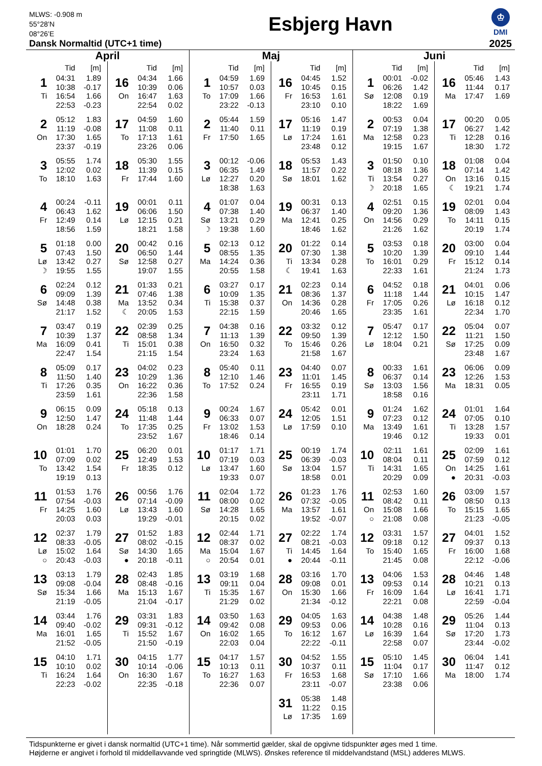MLWS: -0.908 m
55°28’N
08°26’E
Dansk Normaltid (UTC+1 time)
Esbjerg Havn
♔
DMI
2025
April
| | Tid | [m] |
| --- | --- | --- |
| 1 | 04:31 | 1.89 |
| | 10:38 | -0.17 |
| Ti | 16:54 | 1.66 |
| | 22:53 | -0.23 |
| 2 | 05:12 | 1.83 |
| | 11:19 | -0.08 |
| On | 17:30 | 1.65 |
| | 23:37 | -0.19 |
| 3 | 05:55 | 1.74 |
| | 12:02 | 0.02 |
| To | 18:10 | 1.63 |
| 4 | 00:24 | -0.11 |
| | 06:43 | 1.62 |
| Fr | 12:49 | 0.14 |
| | 18:56 | 1.59 |
| 5 | 01:18 | 0.00 |
| | 07:43 | 1.50 |
| Lø | 13:42 | 0.27 |
| ☽ | 19:55 | 1.55 |
| 6 | 02:24 | 0.12 |
| | 09:09 | 1.39 |
| Sø | 14:48 | 0.38 |
| | 21:17 | 1.52 |
| 7 | 03:47 | 0.19 |
| | 10:39 | 1.37 |
| Ma | 16:09 | 0.41 |
| | 22:47 | 1.54 |
| 8 | 05:09 | 0.17 |
| | 11:50 | 1.40 |
| Ti | 17:26 | 0.35 |
| | 23:59 | 1.61 |
| 9 | 06:15 | 0.09 |
| | 12:50 | 1.47 |
| On | 18:28 | 0.24 |
| 10 | 01:01 | 1.70 |
| | 07:09 | 0.02 |
| To | 13:42 | 1.54 |
| | 19:19 | 0.13 |
| 11 | 01:53 | 1.76 |
| | 07:54 | -0.03 |
| Fr | 14:25 | 1.60 |
| | 20:03 | 0.03 |
| 12 | 02:37 | 1.79 |
| | 08:33 | -0.05 |
| Lø | 15:02 | 1.64 |
| ○ | 20:43 | -0.03 |
| 13 | 03:13 | 1.79 |
| | 09:08 | -0.04 |
| Sø | 15:34 | 1.66 |
| | 21:19 | -0.05 |
| 14 | 03:44 | 1.76 |
| | 09:40 | -0.02 |
| Ma | 16:01 | 1.65 |
| | 21:52 | -0.05 |
| 15 | 04:10 | 1.71 |
| | 10:10 | 0.02 |
| Ti | 16:24 | 1.64 |
| | 22:23 | -0.02 |
| | Tid | [m] |
| --- | --- | --- |
| 16 | 04:34 | 1.66 |
| | 10:39 | 0.06 |
| On | 16:47 | 1.63 |
| | 22:54 | 0.02 |
| 17 | 04:59 | 1.60 |
| | 11:08 | 0.11 |
| To | 17:13 | 1.61 |
| | 23:26 | 0.06 |
| 18 | 05:30 | 1.55 |
| | 11:39 | 0.15 |
| Fr | 17:44 | 1.60 |
| 19 | 00:01 | 0.11 |
| | 06:06 | 1.50 |
| Lø | 12:15 | 0.21 |
| | 18:21 | 1.58 |
| 20 | 00:42 | 0.16 |
| | 06:50 | 1.44 |
| Sø | 12:58 | 0.27 |
| | 19:07 | 1.55 |
| 21 | 01:33 | 0.21 |
| | 07:46 | 1.38 |
| Ma | 13:52 | 0.34 |
| ☾ | 20:05 | 1.53 |
| 22 | 02:39 | 0.25 |
| | 08:58 | 1.34 |
| Ti | 15:01 | 0.38 |
| | 21:15 | 1.54 |
| 23 | 04:02 | 0.23 |
| | 10:29 | 1.36 |
| On | 16:22 | 0.36 |
| | 22:36 | 1.58 |
| 24 | 05:18 | 0.13 |
| | 11:48 | 1.44 |
| To | 17:35 | 0.25 |
| | 23:52 | 1.67 |
| 25 | 06:20 | 0.01 |
| | 12:49 | 1.53 |
| Fr | 18:35 | 0.12 |
| 26 | 00:56 | 1.76 |
| | 07:14 | -0.09 |
| Lø | 13:43 | 1.60 |
| | 19:29 | -0.01 |
| 27 | 01:52 | 1.83 |
| | 08:02 | -0.15 |
| Sø | 14:30 | 1.65 |
| ● | 20:18 | -0.11 |
| 28 | 02:43 | 1.85 |
| | 08:48 | -0.16 |
| Ma | 15:13 | 1.67 |
| | 21:04 | -0.17 |
| 29 | 03:31 | 1.83 |
| | 09:31 | -0.12 |
| Ti | 15:52 | 1.67 |
| | 21:50 | -0.19 |
| 30 | 04:15 | 1.77 |
| | 10:14 | -0.06 |
| On | 16:30 | 1.67 |
| | 22:35 | -0.18 |
Maj
| | Tid | [m] |
| --- | --- | --- |
| 1 | 04:59 | 1.69 |
| | 10:57 | 0.03 |
| To | 17:09 | 1.66 |
| | 23:22 | -0.13 |
| 2 | 05:44 | 1.59 |
| | 11:40 | 0.11 |
| Fr | 17:50 | 1.65 |
| 3 | 00:12 | -0.06 |
| | 06:35 | 1.49 |
| Lø | 12:27 | 0.20 |
| | 18:38 | 1.63 |
| 4 | 01:07 | 0.04 |
| | 07:38 | 1.40 |
| Sø | 13:21 | 0.29 |
| ☽ | 19:38 | 1.60 |
| 5 | 02:13 | 0.12 |
| | 08:55 | 1.35 |
| Ma | 14:24 | 0.36 |
| | 20:55 | 1.58 |
| 6 | 03:27 | 0.17 |
| | 10:09 | 1.35 |
| Ti | 15:38 | 0.37 |
| | 22:15 | 1.59 |
| 7 | 04:38 | 0.16 |
| | 11:13 | 1.39 |
| On | 16:50 | 0.32 |
| | 23:24 | 1.63 |
| 8 | 05:40 | 0.11 |
| | 12:10 | 1.46 |
| To | 17:52 | 0.24 |
| 9 | 00:24 | 1.67 |
| | 06:33 | 0.07 |
| Fr | 13:02 | 1.53 |
| | 18:46 | 0.14 |
| 10 | 01:17 | 1.71 |
| | 07:19 | 0.03 |
| Lø | 13:47 | 1.60 |
| | 19:33 | 0.07 |
| 11 | 02:04 | 1.72 |
| | 08:00 | 0.02 |
| Sø | 14:28 | 1.65 |
| | 20:15 | 0.02 |
| 12 | 02:44 | 1.71 |
| | 08:37 | 0.02 |
| Ma | 15:04 | 1.67 |
| ○ | 20:54 | 0.01 |
| 13 | 03:19 | 1.68 |
| | 09:11 | 0.04 |
| Ti | 15:35 | 1.67 |
| | 21:29 | 0.02 |
| 14 | 03:50 | 1.63 |
| | 09:42 | 0.08 |
| On | 16:02 | 1.65 |
| | 22:03 | 0.04 |
| 15 | 04:17 | 1.57 |
| | 10:13 | 0.11 |
| To | 16:27 | 1.63 |
| | 22:36 | 0.07 |
| | Tid | [m] |
| --- | --- | --- |
| 16 | 04:45 | 1.52 |
| | 10:45 | 0.15 |
| Fr | 16:53 | 1.61 |
| | 23:10 | 0.10 |
| 17 | 05:16 | 1.47 |
| | 11:19 | 0.19 |
| Lø | 17:24 | 1.61 |
| | 23:48 | 0.12 |
| 18 | 05:53 | 1.43 |
| | 11:57 | 0.22 |
| Sø | 18:01 | 1.62 |
| 19 | 00:31 | 0.13 |
| | 06:37 | 1.40 |
| Ma | 12:41 | 0.25 |
| | 18:46 | 1.62 |
| 20 | 01:22 | 0.14 |
| | 07:30 | 1.38 |
| Ti | 13:34 | 0.28 |
| ☾ | 19:41 | 1.63 |
| 21 | 02:23 | 0.14 |
| | 08:36 | 1.37 |
| On | 14:36 | 0.28 |
| | 20:46 | 1.65 |
| 22 | 03:32 | 0.12 |
| | 09:50 | 1.39 |
| To | 15:46 | 0.26 |
| | 21:58 | 1.67 |
| 23 | 04:40 | 0.07 |
| | 11:01 | 1.45 |
| Fr | 16:55 | 0.19 |
| | 23:11 | 1.71 |
| 24 | 05:42 | 0.01 |
| | 12:05 | 1.51 |
| Lø | 17:59 | 0.10 |
| 25 | 00:19 | 1.74 |
| | 06:39 | -0.03 |
| Sø | 13:04 | 1.57 |
| | 18:58 | 0.01 |
| 26 | 01:23 | 1.76 |
| | 07:32 | -0.05 |
| Ma | 13:57 | 1.61 |
| | 19:52 | -0.07 |
| 27 | 02:22 | 1.74 |
| | 08:21 | -0.03 |
| Ti | 14:45 | 1.64 |
| ● | 20:44 | -0.11 |
| 28 | 03:16 | 1.70 |
| | 09:08 | 0.01 |
| On | 15:30 | 1.66 |
| | 21:34 | -0.12 |
| 29 | 04:05 | 1.63 |
| | 09:53 | 0.06 |
| To | 16:12 | 1.67 |
| | 22:22 | -0.11 |
| 30 | 04:52 | 1.55 |
| | 10:37 | 0.11 |
| Fr | 16:53 | 1.68 |
| | 23:11 | -0.07 |
| 31 | 05:38 | 1.48 |
| | 11:22 | 0.15 |
| Lø | 17:35 | 1.69 |
Juni
| | Tid | [m] |
| --- | --- | --- |
| 1 | 00:01 | -0.02 |
| | 06:26 | 1.42 |
| Sø | 12:08 | 0.19 |
| | 18:22 | 1.69 |
| 2 | 00:53 | 0.04 |
| | 07:19 | 1.38 |
| Ma | 12:58 | 0.23 |
| | 19:15 | 1.67 |
| 3 | 01:50 | 0.10 |
| | 08:18 | 1.36 |
| Ti | 13:54 | 0.27 |
| ☽ | 20:18 | 1.65 |
| 4 | 02:51 | 0.15 |
| | 09:20 | 1.36 |
| On | 14:56 | 0.29 |
| | 21:26 | 1.62 |
| 5 | 03:53 | 0.18 |
| | 10:20 | 1.39 |
| To | 16:01 | 0.29 |
| | 22:33 | 1.61 |
| 6 | 04:52 | 0.18 |
| | 11:18 | 1.44 |
| Fr | 17:05 | 0.26 |
| | 23:35 | 1.61 |
| 7 | 05:47 | 0.17 |
| | 12:12 | 1.50 |
| Lø | 18:04 | 0.21 |
| 8 | 00:33 | 1.61 |
| | 06:37 | 0.14 |
| Sø | 13:03 | 1.56 |
| | 18:58 | 0.16 |
| 9 | 01:24 | 1.62 |
| | 07:23 | 0.12 |
| Ma | 13:49 | 1.61 |
| | 19:46 | 0.12 |
| 10 | 02:11 | 1.61 |
| | 08:04 | 0.11 |
| Ti | 14:31 | 1.65 |
| | 20:29 | 0.09 |
| 11 | 02:53 | 1.60 |
| | 08:42 | 0.11 |
| On | 15:08 | 1.66 |
| ○ | 21:08 | 0.08 |
| 12 | 03:31 | 1.57 |
| | 09:18 | 0.12 |
| To | 15:40 | 1.65 |
| | 21:45 | 0.08 |
| 13 | 04:06 | 1.53 |
| | 09:53 | 0.14 |
| Fr | 16:09 | 1.64 |
| | 22:21 | 0.08 |
| 14 | 04:38 | 1.48 |
| | 10:28 | 0.16 |
| Lø | 16:39 | 1.64 |
| | 22:58 | 0.07 |
| 15 | 05:10 | 1.45 |
| | 11:04 | 0.17 |
| Sø | 17:10 | 1.66 |
| | 23:38 | 0.06 |
| | Tid | [m] |
| --- | --- | --- |
| 16 | 05:46 | 1.43 |
| | 11:44 | 0.17 |
| Ma | 17:47 | 1.69 |
| 17 | 00:20 | 0.05 |
| | 06:27 | 1.42 |
| Ti | 12:28 | 0.16 |
| | 18:30 | 1.72 |
| 18 | 01:08 | 0.04 |
| | 07:14 | 1.42 |
| On | 13:16 | 0.15 |
| ☾ | 19:21 | 1.74 |
| 19 | 02:01 | 0.04 |
| | 08:09 | 1.43 |
| To | 14:11 | 0.15 |
| | 20:19 | 1.74 |
| 20 | 03:00 | 0.04 |
| | 09:10 | 1.44 |
| Fr | 15:12 | 0.14 |
| | 21:24 | 1.73 |
| 21 | 04:01 | 0.06 |
| | 10:15 | 1.47 |
| Lø | 16:18 | 0.12 |
| | 22:34 | 1.70 |
| 22 | 05:04 | 0.07 |
| | 11:21 | 1.50 |
| Sø | 17:25 | 0.09 |
| | 23:48 | 1.67 |
| 23 | 06:06 | 0.09 |
| | 12:26 | 1.53 |
| Ma | 18:31 | 0.05 |
| 24 | 01:01 | 1.64 |
| | 07:05 | 0.10 |
| Ti | 13:28 | 1.57 |
| | 19:33 | 0.01 |
| 25 | 02:09 | 1.61 |
| | 07:59 | 0.12 |
| On | 14:25 | 1.61 |
| ● | 20:31 | -0.03 |
| 26 | 03:09 | 1.57 |
| | 08:50 | 0.13 |
| To | 15:15 | 1.65 |
| | 21:23 | -0.05 |
| 27 | 04:01 | 1.52 |
| | 09:37 | 0.13 |
| Fr | 16:00 | 1.68 |
| | 22:12 | -0.06 |
| 28 | 04:46 | 1.48 |
| | 10:21 | 0.13 |
| Lø | 16:41 | 1.71 |
| | 22:59 | -0.04 |
| 29 | 05:26 | 1.44 |
| | 11:04 | 0.13 |
| Sø | 17:20 | 1.73 |
| | 23:44 | -0.02 |
| 30 | 06:04 | 1.41 |
| | 11:47 | 0.12 |
| Ma | 18:00 | 1.74 |
Tidspunkterne er givet i dansk normaltid (UTC+1 time). Når sommertid gælder, skal de opgivne tidspunkter øges med 1 time.
Højderne er angivet i forhold til middellavvande ved springtide (MLWS). Ønskes reference til middelvandstand (MSL) adderes MLWS.